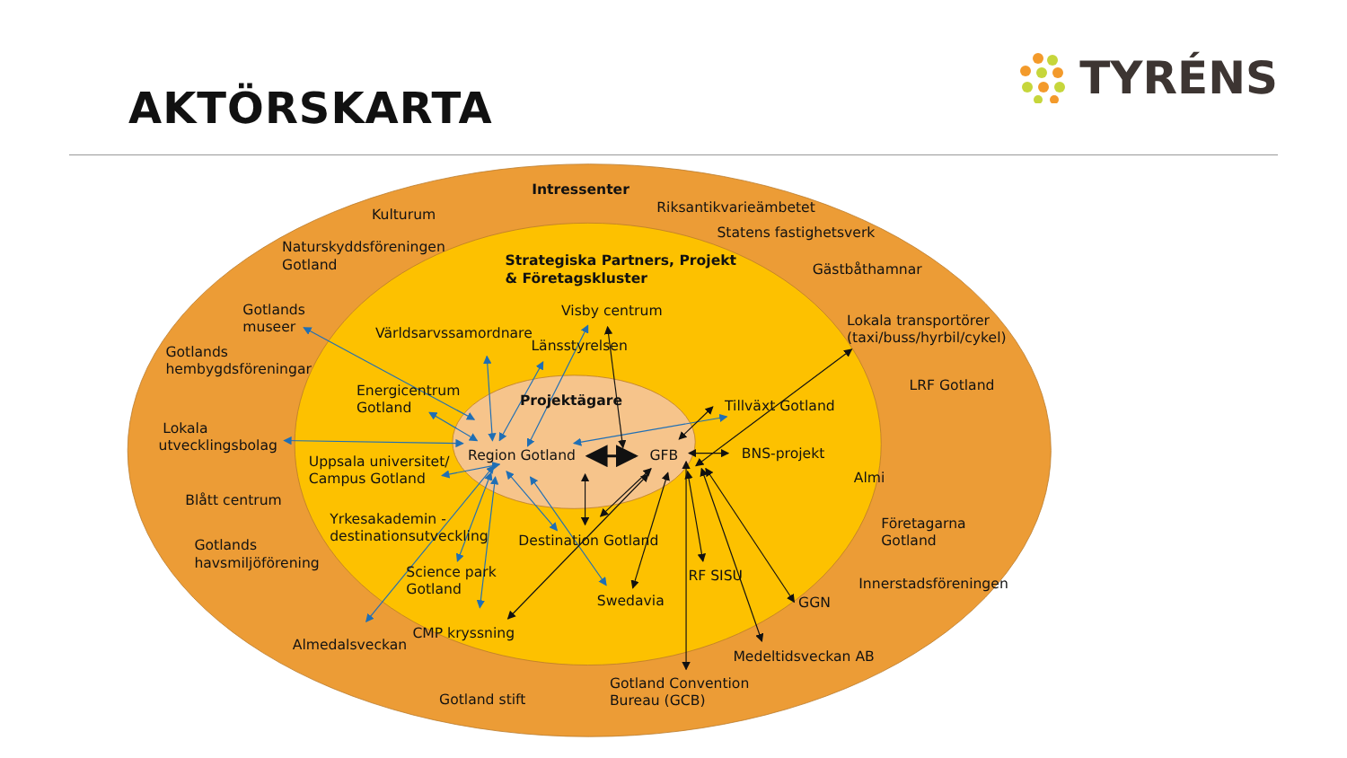AKTÖRSKARTA
TYRÉNS
Intressenter
Kulturum
Riksantikvarieämbetet
Statens fastighetsverk
Naturskyddsföreningen
Gotland
Strategiska Partners, Projekt
& Företagskluster
Gästbåthamnar
Gotlands
museer
Visby centrum
Världsarvssamordnare
Lokala transportörer
(taxi/buss/hyrbil/cykel)
Länsstyrelsen
Gotlands
hembygdsföreningar
LRF Gotland
Energicentrum
Gotland
Projektägare
Tillväxt Gotland
Lokala
utvecklingsbolag
Region Gotland
GFB
BNS-projekt
Uppsala universitet/
Campus Gotland
Almi
Blått centrum
Yrkesakademin -
destinationsutveckling
Företagarna
Gotland
Destination Gotland
Gotlands
havsmiljöförening
Science park
Gotland
RF SISU
Innerstadsföreningen
Swedavia
GGN
CMP kryssning
Almedalsveckan
Medeltidsveckan AB
Gotland Convention
Bureau (GCB)
Gotland stift